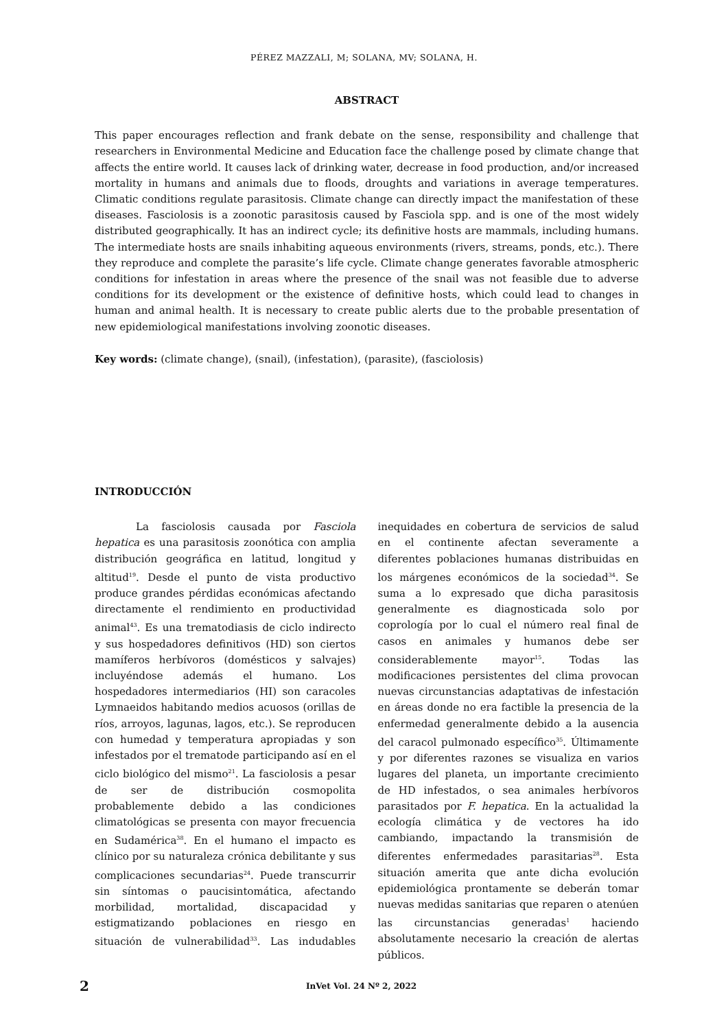PÉREZ MAZZALI, M; SOLANA, MV; SOLANA, H.
ABSTRACT
This paper encourages reflection and frank debate on the sense, responsibility and challenge that researchers in Environmental Medicine and Education face the challenge posed by climate change that affects the entire world. It causes lack of drinking water, decrease in food production, and/or increased mortality in humans and animals due to floods, droughts and variations in average temperatures. Climatic conditions regulate parasitosis. Climate change can directly impact the manifestation of these diseases. Fasciolosis is a zoonotic parasitosis caused by Fasciola spp. and is one of the most widely distributed geographically. It has an indirect cycle; its definitive hosts are mammals, including humans. The intermediate hosts are snails inhabiting aqueous environments (rivers, streams, ponds, etc.). There they reproduce and complete the parasite’s life cycle. Climate change generates favorable atmospheric conditions for infestation in areas where the presence of the snail was not feasible due to adverse conditions for its development or the existence of definitive hosts, which could lead to changes in human and animal health. It is necessary to create public alerts due to the probable presentation of new epidemiological manifestations involving zoonotic diseases.
Key words: (climate change), (snail), (infestation), (parasite), (fasciolosis)
INTRODUCCIÓN
La fasciolosis causada por Fasciola hepatica es una parasitosis zoonótica con amplia distribución geográfica en latitud, longitud y altitud<sup>19</sup>. Desde el punto de vista productivo produce grandes pérdidas económicas afectando directamente el rendimiento en productividad animal<sup>43</sup>. Es una trematodiasis de ciclo indirecto y sus hospedadores definitivos (HD) son ciertos mamíferos herbívoros (domésticos y salvajes) incluyéndose además el humano. Los hospedadores intermediarios (HI) son caracoles Lymnaeidos habitando medios acuosos (orillas de ríos, arroyos, lagunas, lagos, etc.). Se reproducen con humedad y temperatura apropiadas y son infestados por el trematode participando así en el ciclo biológico del mismo<sup>21</sup>. La fasciolosis a pesar de ser de distribución cosmopolita probablemente debido a las condiciones climatológicas se presenta con mayor frecuencia en Sudamérica<sup>38</sup>. En el humano el impacto es clínico por su naturaleza crónica debilitante y sus complicaciones secundarias<sup>24</sup>. Puede transcurrir sin síntomas o paucisintomática, afectando morbilidad, mortalidad, discapacidad y estigmatizando poblaciones en riesgo en situación de vulnerabilidad<sup>33</sup>. Las indudables inequidades en cobertura de servicios de salud en el continente afectan severamente a diferentes poblaciones humanas distribuidas en los márgenes económicos de la sociedad<sup>34</sup>. Se suma a lo expresado que dicha parasitosis generalmente es diagnosticada solo por coprología por lo cual el número real final de casos en animales y humanos debe ser considerablemente mayor<sup>15</sup>. Todas las modificaciones persistentes del clima provocan nuevas circunstancias adaptativas de infestación en áreas donde no era factible la presencia de la enfermedad generalmente debido a la ausencia del caracol pulmonado específico<sup>35</sup>. Últimamente y por diferentes razones se visualiza en varios lugares del planeta, un importante crecimiento de HD infestados, o sea animales herbívoros parasitados por F. hepatica. En la actualidad la ecología climática y de vectores ha ido cambiando, impactando la transmisión de diferentes enfermedades parasitarias<sup>28</sup>. Esta situación amerita que ante dicha evolución epidemiológica prontamente se deberán tomar nuevas medidas sanitarias que reparen o atenúen las circunstancias generadas<sup>1</sup> haciendo absolutamente necesario la creación de alertas públicos.
2
InVet Vol. 24 Nº 2, 2022